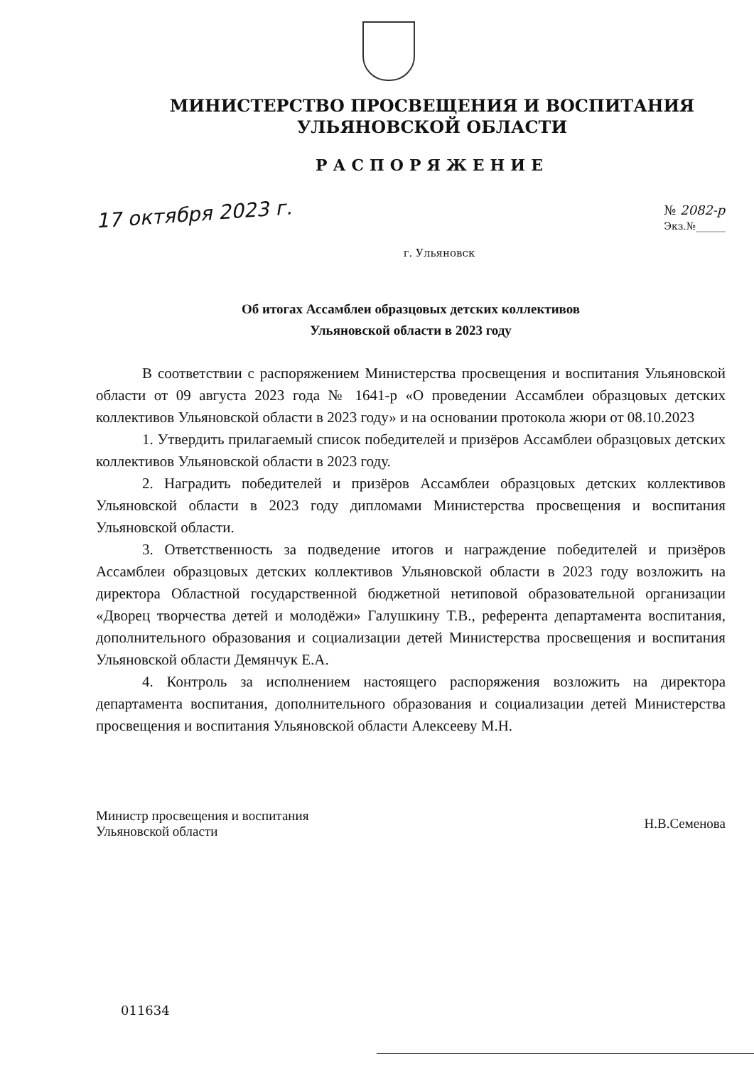МИНИСТЕРСТВО ПРОСВЕЩЕНИЯ И ВОСПИТАНИЯ
УЛЬЯНОВСКОЙ ОБЛАСТИ
РАСПОРЯЖЕНИЕ
17 октября 2023 г.
№ 2082-р
Экз.№______
г. Ульяновск
Об итогах Ассамблеи образцовых детских коллективов
Ульяновской области в 2023 году
В соответствии с распоряжением Министерства просвещения и воспитания Ульяновской области от 09 августа 2023 года № 1641-р «О проведении Ассамблеи образцовых детских коллективов Ульяновской области в 2023 году» и на основании протокола жюри от 08.10.2023
1. Утвердить прилагаемый список победителей и призёров Ассамблеи образцовых детских коллективов Ульяновской области в 2023 году.
2. Наградить победителей и призёров Ассамблеи образцовых детских коллективов Ульяновской области в 2023 году дипломами Министерства просвещения и воспитания Ульяновской области.
3. Ответственность за подведение итогов и награждение победителей и призёров Ассамблеи образцовых детских коллективов Ульяновской области в 2023 году возложить на директора Областной государственной бюджетной нетиповой образовательной организации «Дворец творчества детей и молодёжи» Галушкину Т.В., референта департамента воспитания, дополнительного образования и социализации детей Министерства просвещения и воспитания Ульяновской области Демянчук Е.А.
4. Контроль за исполнением настоящего распоряжения возложить на директора департамента воспитания, дополнительного образования и социализации детей Министерства просвещения и воспитания Ульяновской области Алексееву М.Н.
Министр просвещения и воспитания
Ульяновской области
Н.В.Семенова
011634